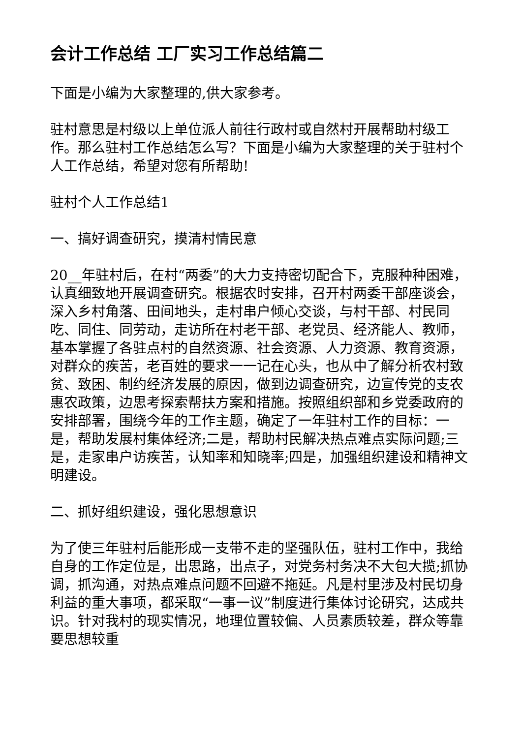会计工作总结 工厂实习工作总结篇二
下面是小编为大家整理的,供大家参考。
驻村意思是村级以上单位派人前往行政村或自然村开展帮助村级工作。那么驻村工作总结怎么写？下面是小编为大家整理的关于驻村个人工作总结，希望对您有所帮助!
驻村个人工作总结1
一、搞好调查研究，摸清村情民意
20__年驻村后，在村“两委”的大力支持密切配合下，克服种种困难，认真细致地开展调查研究。根据农时安排，召开村两委干部座谈会，深入乡村角落、田间地头，走村串户倾心交谈，与村干部、村民同吃、同住、同劳动，走访所在村老干部、老党员、经济能人、教师，基本掌握了各驻点村的自然资源、社会资源、人力资源、教育资源，对群众的疾苦，老百姓的要求一一记在心头，也从中了解分析农村致贫、致困、制约经济发展的原因，做到边调查研究，边宣传党的支农惠农政策，边思考探索帮扶方案和措施。按照组织部和乡党委政府的安排部署，围绕今年的工作主题，确定了一年驻村工作的目标：一是，帮助发展村集体经济;二是，帮助村民解决热点难点实际问题;三是，走家串户访疾苦，认知率和知晓率;四是，加强组织建设和精神文明建设。
二、抓好组织建设，强化思想意识
为了使三年驻村后能形成一支带不走的坚强队伍，驻村工作中，我给自身的工作定位是，出思路，出点子，对党务村务决不大包大揽;抓协调，抓沟通，对热点难点问题不回避不拖延。凡是村里涉及村民切身利益的重大事项，都采取“一事一议”制度进行集体讨论研究，达成共识。针对我村的现实情况，地理位置较偏、人员素质较差，群众等靠要思想较重